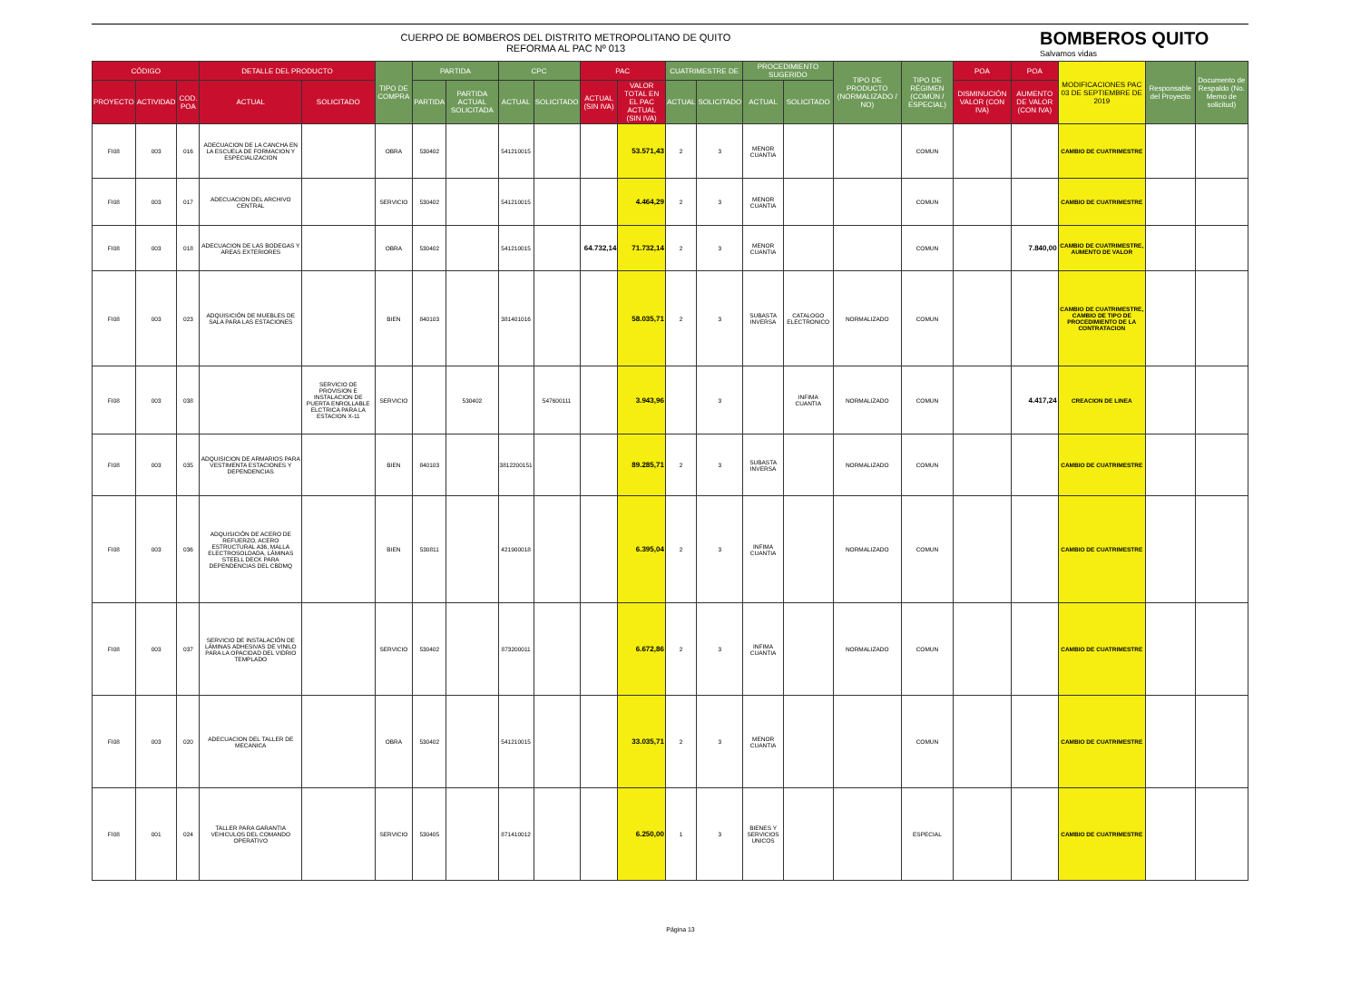CUERPO DE BOMBEROS DEL DISTRITO METROPOLITANO DE QUITO
REFORMA AL PAC Nº 013
BOMBEROS QUITO
Salvamos vidas
| CÓDIGO | | | DETALLE DEL PRODUCTO | | TIPO DE COMPRA | PARTIDA | | CPC | | PAC | | CUATRIMESTRE DE | | PROCEDIMIENTO SUGERIDO | | TIPO DE PRODUCTO (NORMALIZADO / NO) | TIPO DE RÉGIMEN (COMÚN / ESPECIAL) | POA | POA | MODIFICACIONES PAC 03 DE SEPTIEMBRE DE 2019 | Responsable del Proyecto | Documento de Respaldo (No. Memo de solicitud) |
| --- | --- | --- | --- | --- | --- | --- | --- | --- | --- | --- | --- | --- | --- | --- | --- | --- | --- | --- | --- | --- | --- | --- |
| PROYECTO | ACTIVIDAD | COD. POA | ACTUAL | SOLICITADO | | PARTIDA | PARTIDA ACTUAL SOLICITADA | ACTUAL | SOLICITADO | ACTUAL (SIN IVA) | VALOR TOTAL EN EL PAC ACTUAL (SIN IVA) | ACTUAL | SOLICITADO | ACTUAL | SOLICITADO | | | DISMINUCIÓN VALOR (CON IVA) | AUMENTO DE VALOR (CON IVA) | | | |
| FI08 | 003 | 016 | ADECUACION DE LA CANCHA EN LA ESCUELA DE FORMACION Y ESPECIALIZACION | | OBRA | 530402 | | 541210015 | | | 53.571,43 | 2 | 3 | MENOR CUANTIA | | | COMUN | | | CAMBIO DE CUATRIMESTRE | | |
| FI08 | 003 | 017 | ADECUACION DEL ARCHIVO CENTRAL | | SERVICIO | 530402 | | 541210015 | | | 4.464,29 | 2 | 3 | MENOR CUANTIA | | | COMUN | | | CAMBIO DE CUATRIMESTRE | | |
| FI08 | 003 | 018 | ADECUACION DE LAS BODEGAS Y AREAS EXTERIORES | | OBRA | 530402 | | 541210015 | | 64.732,14 | 71.732,14 | 2 | 3 | MENOR CUANTIA | | | COMUN | | 7.840,00 | CAMBIO DE CUATRIMESTRE, AUMENTO DE VALOR | | |
| FI08 | 003 | 023 | ADQUISICIÓN DE MUEBLES DE SALA PARA LAS ESTACIONES | | BIEN | 840103 | | 381401016 | | | 58.035,71 | 2 | 3 | SUBASTA INVERSA | CATALOGO ELECTRONICO | NORMALIZADO | COMUN | | | CAMBIO DE CUATRIMESTRE, CAMBIO DE TIPO DE PROCEDIMIENTO DE LA CONTRATACION | | |
| FI08 | 003 | 038 | | SERVICIO DE PROVISION E INSTALACION DE PUERTA ENROLLABLE ELCTRICA PARA LA ESTACION X-11 | SERVICIO | | 530402 | | 547600111 | | 3.943,96 | | 3 | | INFIMA CUANTIA | NORMALIZADO | COMUN | | 4.417,24 | CREACION DE LINEA | | |
| FI08 | 003 | 035 | ADQUISICION DE ARMARIOS PARA VESTIMENTA ESTACIONES Y DEPENDENCIAS | | BIEN | 840103 | | 3812200151 | | | 89.285,71 | 2 | 3 | SUBASTA INVERSA | | NORMALIZADO | COMUN | | | CAMBIO DE CUATRIMESTRE | | |
| FI08 | 003 | 036 | ADQUISICIÓN DE ACERO DE REFUERZO, ACERO ESTRUCTURAL A36, MALLA ELECTROSOLDADA, LÁMINAS STEELL DECK PARA DEPENDENCIAS DEL CBDMQ | | BIEN | 530811 | | 421900018 | | | 6.395,04 | 2 | 3 | INFIMA CUANTIA | | NORMALIZADO | COMUN | | | CAMBIO DE CUATRIMESTRE | | |
| FI08 | 003 | 037 | SERVICIO DE INSTALACIÓN DE LÁMINAS ADHESIVAS DE VINILO PARA LA OPACIDAD DEL VIDRIO TEMPLADO | | SERVICIO | 530402 | | 873200011 | | | 6.672,86 | 2 | 3 | INFIMA CUANTIA | | NORMALIZADO | COMUN | | | CAMBIO DE CUATRIMESTRE | | |
| FI08 | 003 | 020 | ADECUACION DEL TALLER DE MECANICA | | OBRA | 530402 | | 541210015 | | | 33.035,71 | 2 | 3 | MENOR CUANTIA | | | COMUN | | | CAMBIO DE CUATRIMESTRE | | |
| FI08 | 001 | 024 | TALLER PARA GARANTIA VEHICULOS DEL COMANDO OPERATIVO | | SERVICIO | 530405 | | 871410012 | | | 6.250,00 | 1 | 3 | BIENES Y SERVICIOS UNICOS | | | ESPECIAL | | | CAMBIO DE CUATRIMESTRE | | |
Página 13